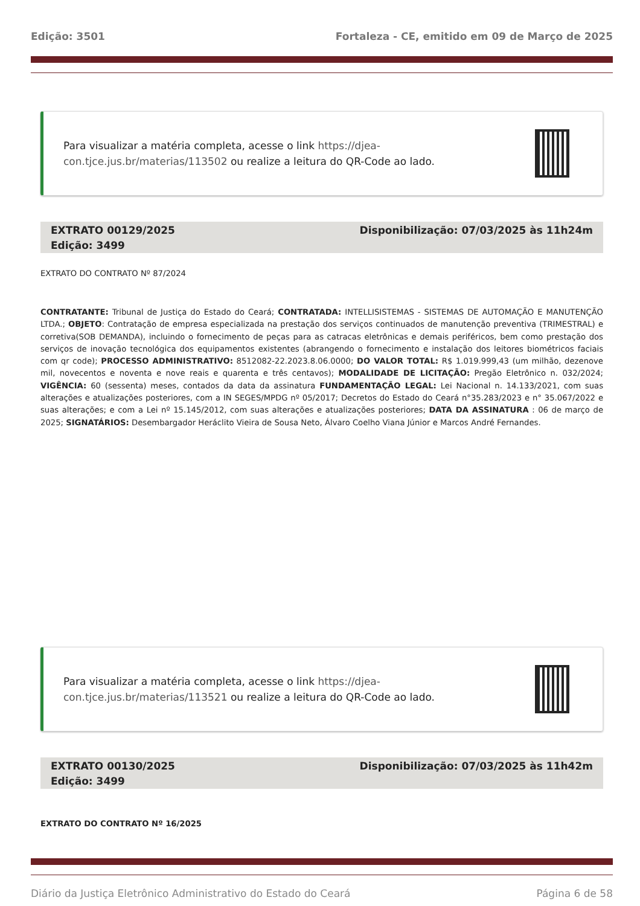Edição: 3501 Fortaleza - CE, emitido em 09 de Março de 2025
Para visualizar a matéria completa, acesse o link https://djea-con.tjce.jus.br/materias/113502 ou realize a leitura do QR-Code ao lado.
Disponibilização: 07/03/2025 às 11h24m EXTRATO 00129/2025
Edição: 3499
EXTRATO DO CONTRATO Nº 87/2024
CONTRATANTE: Tribunal de Justiça do Estado do Ceará; CONTRATADA: INTELLISISTEMAS - SISTEMAS DE AUTOMAÇÃO E MANUTENÇÃO LTDA.; OBJETO: Contratação de empresa especializada na prestação dos serviços continuados de manutenção preventiva (TRIMESTRAL) e corretiva(SOB DEMANDA), incluindo o fornecimento de peças para as catracas eletrônicas e demais periféricos, bem como prestação dos serviços de inovação tecnológica dos equipamentos existentes (abrangendo o fornecimento e instalação dos leitores biométricos faciais com qr code); PROCESSO ADMINISTRATIVO: 8512082-22.2023.8.06.0000; DO VALOR TOTAL: R$ 1.019.999,43 (um milhão, dezenove mil, novecentos e noventa e nove reais e quarenta e três centavos); MODALIDADE DE LICITAÇÃO: Pregão Eletrônico n. 032/2024; VIGÊNCIA: 60 (sessenta) meses, contados da data da assinatura FUNDAMENTAÇÃO LEGAL: Lei Nacional n. 14.133/2021, com suas alterações e atualizações posteriores, com a IN SEGES/MPDG nº 05/2017; Decretos do Estado do Ceará n°35.283/2023 e n° 35.067/2022 e suas alterações; e com a Lei nº 15.145/2012, com suas alterações e atualizações posteriores; DATA DA ASSINATURA : 06 de março de 2025; SIGNATÁRIOS: Desembargador Heráclito Vieira de Sousa Neto, Álvaro Coelho Viana Júnior e Marcos André Fernandes.
Para visualizar a matéria completa, acesse o link https://djea-con.tjce.jus.br/materias/113521 ou realize a leitura do QR-Code ao lado.
Disponibilização: 07/03/2025 às 11h42m EXTRATO 00130/2025
Edição: 3499
EXTRATO DO CONTRATO Nº 16/2025
Diário da Justiça Eletrônico Administrativo do Estado do Ceará Página 6 de 58